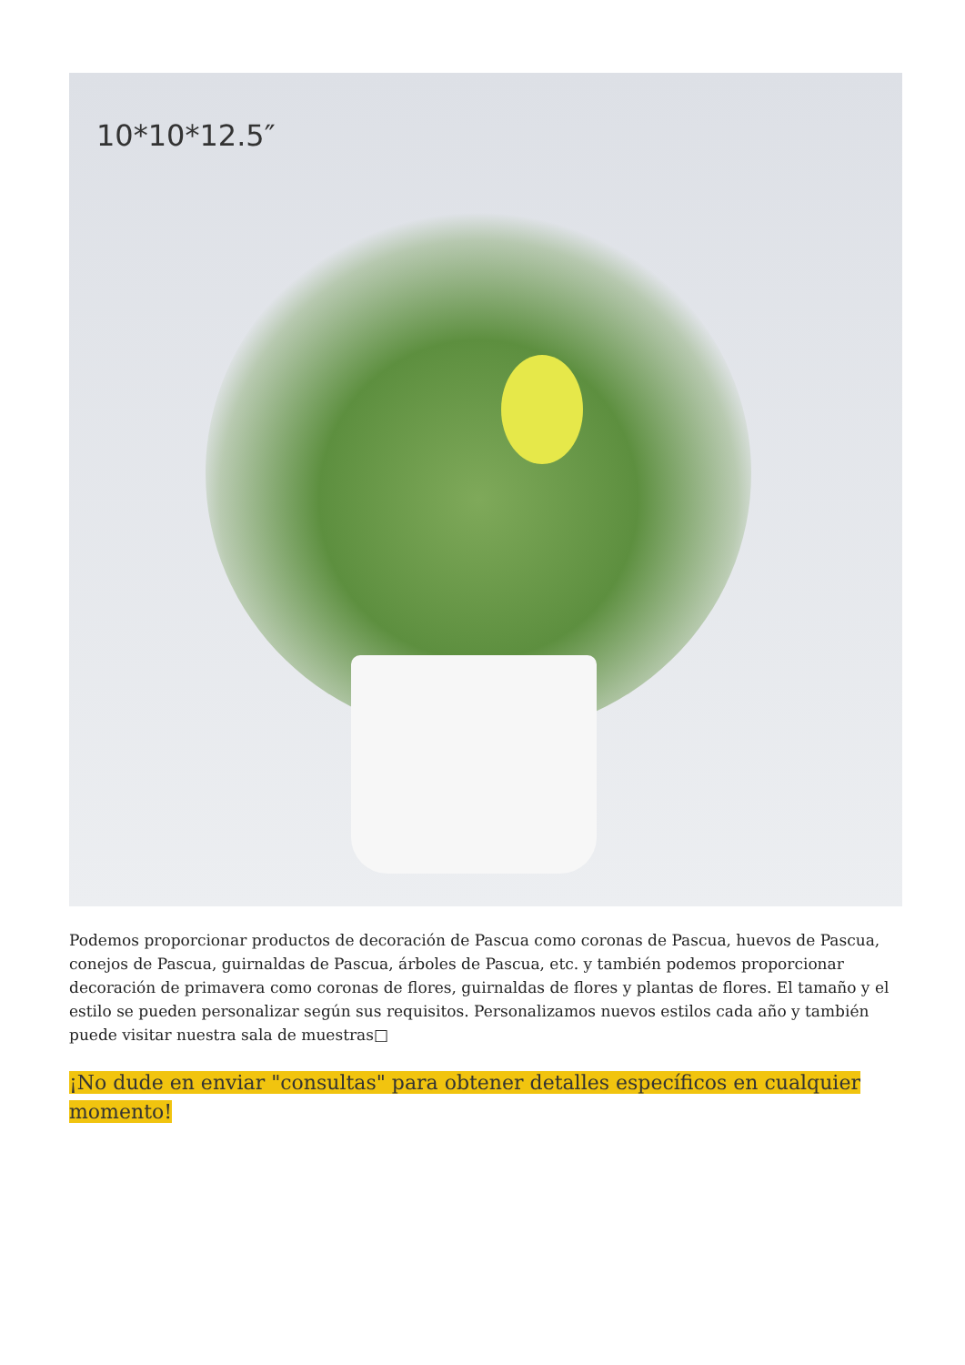10*10*12.5″
Podemos proporcionar productos de decoración de Pascua como coronas de Pascua, huevos de Pascua, conejos de Pascua, guirnaldas de Pascua, árboles de Pascua, etc. y también podemos proporcionar decoración de primavera como coronas de flores, guirnaldas de flores y plantas de flores. El tamaño y el estilo se pueden personalizar según sus requisitos. Personalizamos nuevos estilos cada año y también puede visitar nuestra sala de muestras□
¡No dude en enviar "consultas" para obtener detalles específicos en cualquier momento!